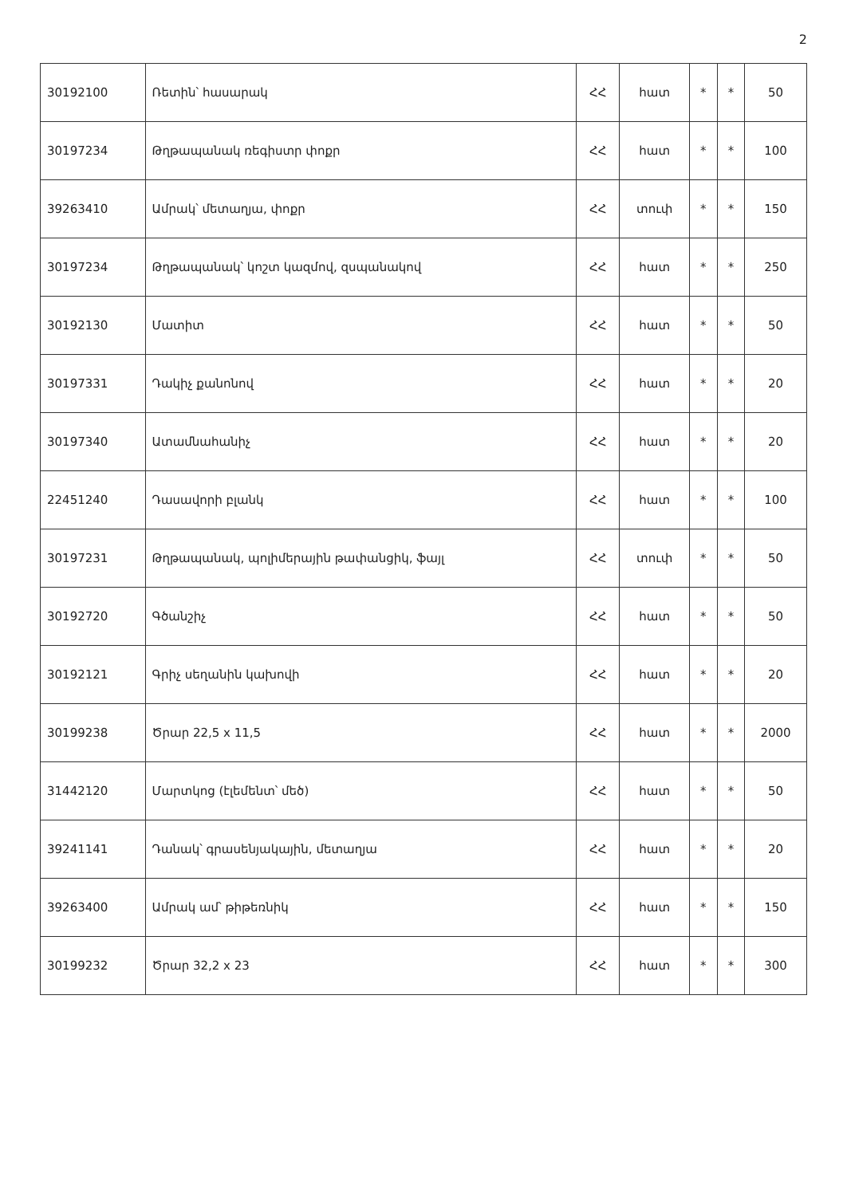2
| 30192100 | Ռետին՝ հասարակ | ՀՀ | հատ | * | * | 50 |
| 30197234 | Թղթապանակ ռեգիստր փոքր | ՀՀ | հատ | * | * | 100 |
| 39263410 | Ամրակ՝ մետաղյա, փոքր | ՀՀ | տուփ | * | * | 150 |
| 30197234 | Թղթապանակ՝ կոշտ կազմով, զսպանակով | ՀՀ | հատ | * | * | 250 |
| 30192130 | Մատիտ | ՀՀ | հատ | * | * | 50 |
| 30197331 | Դակիչ քանոնով | ՀՀ | հատ | * | * | 20 |
| 30197340 | Ատամնահանիչ | ՀՀ | հատ | * | * | 20 |
| 22451240 | Դասավորի բլանկ | ՀՀ | հատ | * | * | 100 |
| 30197231 | Թղթապանակ, պոլիմերային թափանցիկ, ֆայլ | ՀՀ | տուփ | * | * | 50 |
| 30192720 | Գծանշիչ | ՀՀ | հատ | * | * | 50 |
| 30192121 | Գրիչ սեղանին կախովի | ՀՀ | հատ | * | * | 20 |
| 30199238 | Ծրար 22,5 x 11,5 | ՀՀ | հատ | * | * | 2000 |
| 31442120 | Մարտկոց (էլեմենտ՝ մեծ) | ՀՀ | հատ | * | * | 50 |
| 39241141 | Դանակ՝ գրասենյակային, մետաղյա | ՀՀ | հատ | * | * | 20 |
| 39263400 | Ամրակ ամ՝ թիթեռնիկ | ՀՀ | հատ | * | * | 150 |
| 30199232 | Ծրար 32,2 x 23 | ՀՀ | հատ | * | * | 300 |